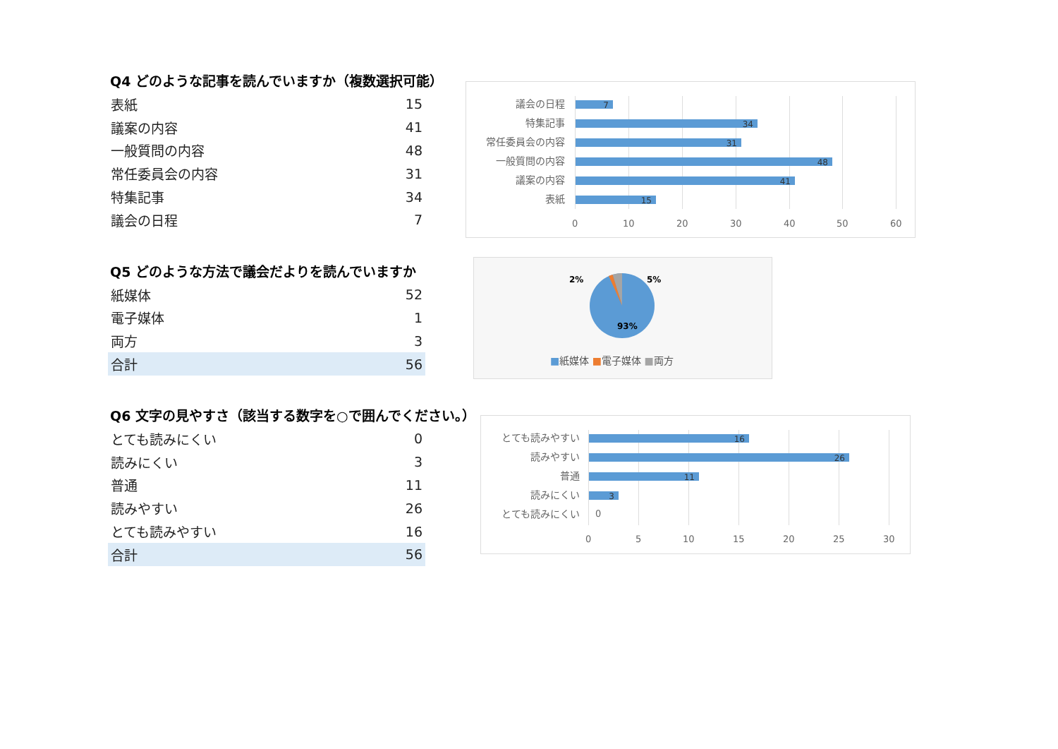Q4 どのような記事を読んでいますか（複数選択可能）
| 表紙 | 15 |
| 議案の内容 | 41 |
| 一般質問の内容 | 48 |
| 常任委員会の内容 | 31 |
| 特集記事 | 34 |
| 議会の日程 | 7 |
Q5 どのような方法で議会だよりを読んでいますか
| 紙媒体 | 52 |
| 電子媒体 | 1 |
| 両方 | 3 |
| 合計 | 56 |
Q6 文字の見やすさ（該当する数字を○で囲んでください。）
| とても読みにくい | 0 |
| 読みにくい | 3 |
| 普通 | 11 |
| 読みやすい | 26 |
| とても読みやすい | 16 |
| 合計 | 56 |
議会の日程 7
特集記事 34
常任委員会の内容 31
一般質問の内容 48
議案の内容 41
表紙 15
0 10 20 30 40 50 60
2% 5%
93%
■紙媒体 ■電子媒体 ■両方
とても読みやすい 16
読みやすい 26
普通 11
読みにくい 3
とても読みにくい 0
0 5 10 15 20 25 30